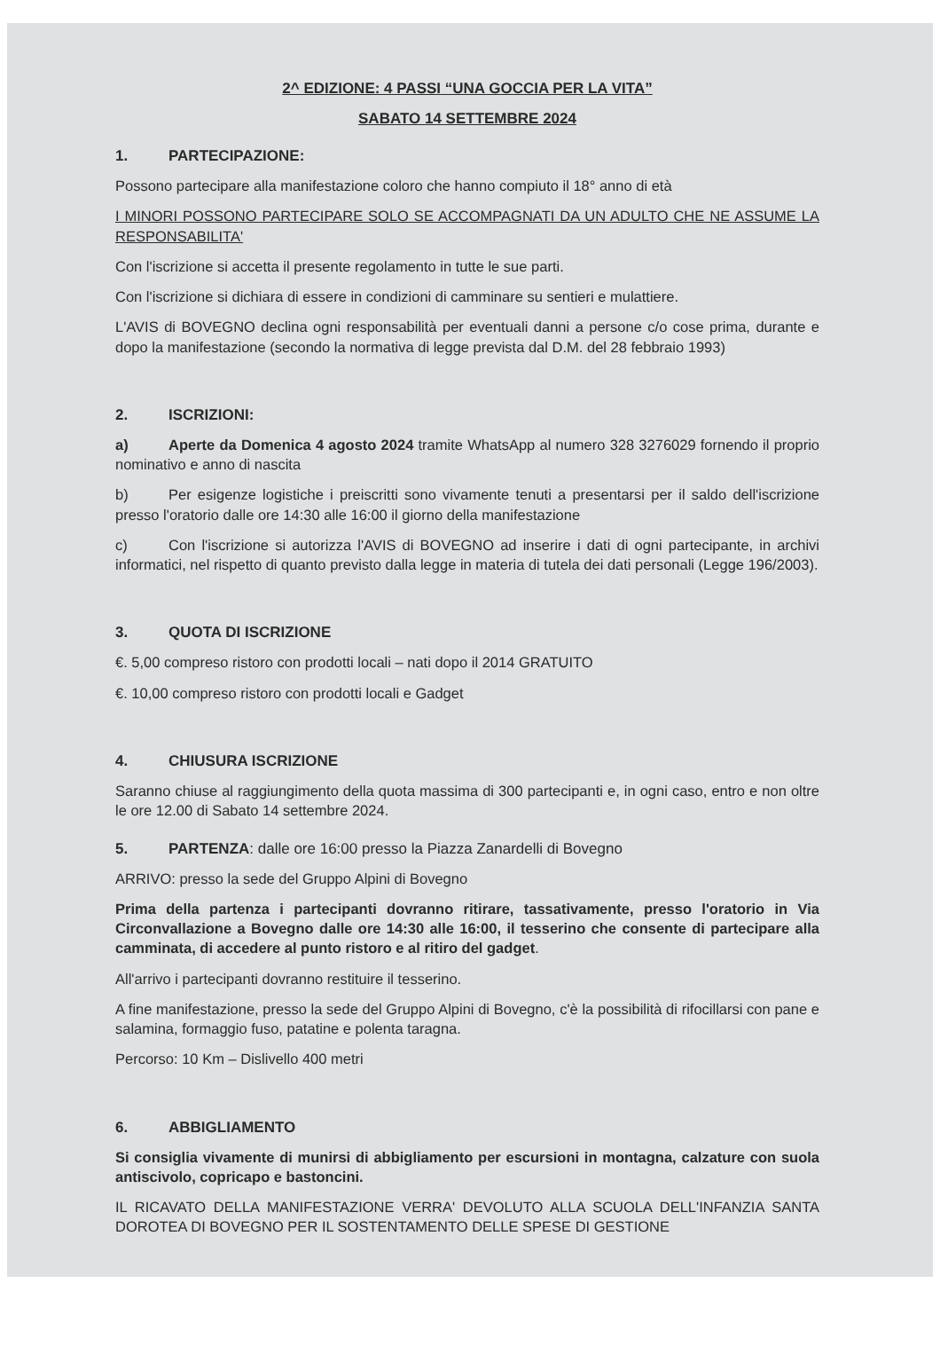2^ EDIZIONE: 4 PASSI “UNA GOCCIA PER LA VITA”
SABATO 14 SETTEMBRE 2024
1. PARTECIPAZIONE:
Possono partecipare alla manifestazione coloro che hanno compiuto il 18° anno di età
I MINORI POSSONO PARTECIPARE SOLO SE ACCOMPAGNATI DA UN ADULTO CHE NE ASSUME LA RESPONSABILITA'
Con l'iscrizione si accetta il presente regolamento in tutte le sue parti.
Con l'iscrizione si dichiara di essere in condizioni di camminare su sentieri e mulattiere.
L'AVIS di BOVEGNO declina ogni responsabilità per eventuali danni a persone c/o cose prima, durante e dopo la manifestazione (secondo la normativa di legge prevista dal D.M. del 28 febbraio 1993)
2. ISCRIZIONI:
a) Aperte da Domenica 4 agosto 2024 tramite WhatsApp al numero 328 3276029 fornendo il proprio nominativo e anno di nascita
b) Per esigenze logistiche i preiscritti sono vivamente tenuti a presentarsi per il saldo dell'iscrizione presso l'oratorio dalle ore 14:30 alle 16:00 il giorno della manifestazione
c) Con l'iscrizione si autorizza l'AVIS di BOVEGNO ad inserire i dati di ogni partecipante, in archivi informatici, nel rispetto di quanto previsto dalla legge in materia di tutela dei dati personali (Legge 196/2003).
3. QUOTA DI ISCRIZIONE
€. 5,00 compreso ristoro con prodotti locali – nati dopo il 2014 GRATUITO
€. 10,00 compreso ristoro con prodotti locali e Gadget
4. CHIUSURA ISCRIZIONE
Saranno chiuse al raggiungimento della quota massima di 300 partecipanti e, in ogni caso, entro e non oltre le ore 12.00 di Sabato 14 settembre 2024.
5. PARTENZA: dalle ore 16:00 presso la Piazza Zanardelli di Bovegno
ARRIVO: presso la sede del Gruppo Alpini di Bovegno
Prima della partenza i partecipanti dovranno ritirare, tassativamente, presso l'oratorio in Via Circonvallazione a Bovegno dalle ore 14:30 alle 16:00, il tesserino che consente di partecipare alla camminata, di accedere al punto ristoro e al ritiro del gadget.
All'arrivo i partecipanti dovranno restituire il tesserino.
A fine manifestazione, presso la sede del Gruppo Alpini di Bovegno, c'è la possibilità di rifocillarsi con pane e salamina, formaggio fuso, patatine e polenta taragna.
Percorso: 10 Km – Dislivello 400 metri
6. ABBIGLIAMENTO
Si consiglia vivamente di munirsi di abbigliamento per escursioni in montagna, calzature con suola antiscivolo, copricapo e bastoncini.
IL RICAVATO DELLA MANIFESTAZIONE VERRA' DEVOLUTO ALLA SCUOLA DELL'INFANZIA SANTA DOROTEA DI BOVEGNO PER IL SOSTENTAMENTO DELLE SPESE DI GESTIONE